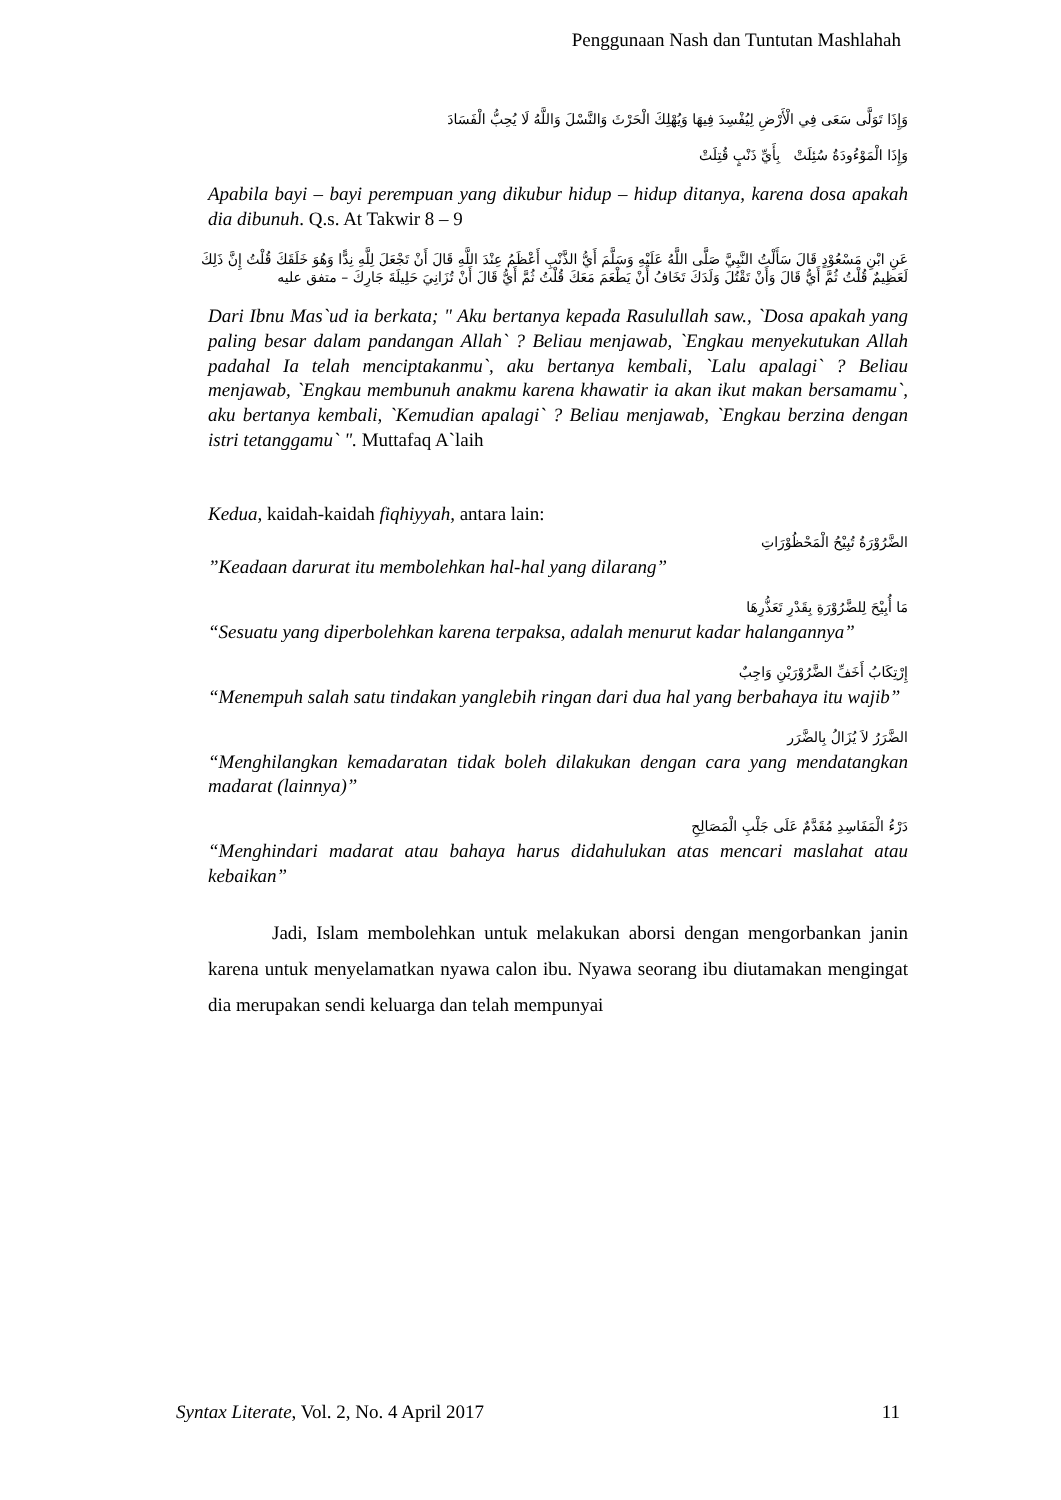Penggunaan Nash dan Tuntutan Mashlahah
وَإِذَا تَوَلَّى سَعَى فِي الْأَرْضِ لِيُفْسِدَ فِيهَا وَيُهْلِكَ الْحَرْثَ وَالنَّسْلَ وَاللَّهُ لَا يُحِبُّ الْفَسَادَ
وَإِذَا الْمَوْءُودَةُ سُئِلَتْ بِأَيِّ ذَنْبٍ قُتِلَتْ
Apabila bayi – bayi perempuan yang dikubur hidup – hidup ditanya, karena dosa apakah dia dibunuh. Q.s. At Takwir 8 – 9
عَنِ ابْنِ مَسْعُوْدٍ قَالَ سَأَلْتُ النَّبِيَّ صَلَّى اللَّهُ عَلَيْهِ وَسَلَّمَ أَيُّ الذَّنْبِ أَعْظَمُ عِنْدَ اللَّهِ قَالَ أَنْ تَجْعَلَ لِلَّهِ نِدًّا وَهُوَ خَلَقَكَ قُلْتُ إِنَّ ذَلِكَ لَعَظِيمٌ قُلْتُ ثُمَّ أَيُّ قَالَ وَأَنْ تَقْتُلَ وَلَدَكَ تَخَافُ أَنْ يَطْعَمَ مَعَكَ قُلْتُ ثُمَّ أَيُّ قَالَ أَنْ تُزَانِيَ حَلِيلَةَ جَارِكَ – متفق عليه
Dari Ibnu Mas`ud ia berkata; " Aku bertanya kepada Rasulullah saw., `Dosa apakah yang paling besar dalam pandangan Allah` ? Beliau menjawab, `Engkau menyekutukan Allah padahal Ia telah menciptakanmu`, aku bertanya kembali, `Lalu apalagi` ? Beliau menjawab, `Engkau membunuh anakmu karena khawatir ia akan ikut makan bersamamu`, aku bertanya kembali, `Kemudian apalagi` ? Beliau menjawab, `Engkau berzina dengan istri tetanggamu` ". Muttafaq A`laih
Kedua, kaidah-kaidah fiqhiyyah, antara lain:
الضَّرُوْرَةُ تُبِيْحُ الْمَحْظُوْرَاتِ
”Keadaan darurat itu membolehkan hal-hal yang dilarang”
مَا أُبِيْحَ لِلضَّرُوْرَةِ بِقَدْرِ تَعَذُّرِهَا
“Sesuatu yang diperbolehkan karena terpaksa, adalah menurut kadar halangannya”
إِرْتِكَابُ أَخَفِّ الضَّرُوْرَيْنِ وَاجِبٌ
“Menempuh salah satu tindakan yanglebih ringan dari dua hal yang berbahaya itu wajib”
الضَّرَرُ لاَ يُزَالُ بِالضَّرَر
“Menghilangkan kemadaratan tidak boleh dilakukan dengan cara yang mendatangkan madarat (lainnya)”
دَرْءُ الْمَفَاسِدِ مُقَدَّمٌ عَلَى جَلْبِ الْمَصَالِحِ
“Menghindari madarat atau bahaya harus didahulukan atas mencari maslahat atau kebaikan”
Jadi, Islam membolehkan untuk melakukan aborsi dengan mengorbankan janin karena untuk menyelamatkan nyawa calon ibu. Nyawa seorang ibu diutamakan mengingat dia merupakan sendi keluarga dan telah mempunyai
Syntax Literate, Vol. 2, No. 4 April 2017 11